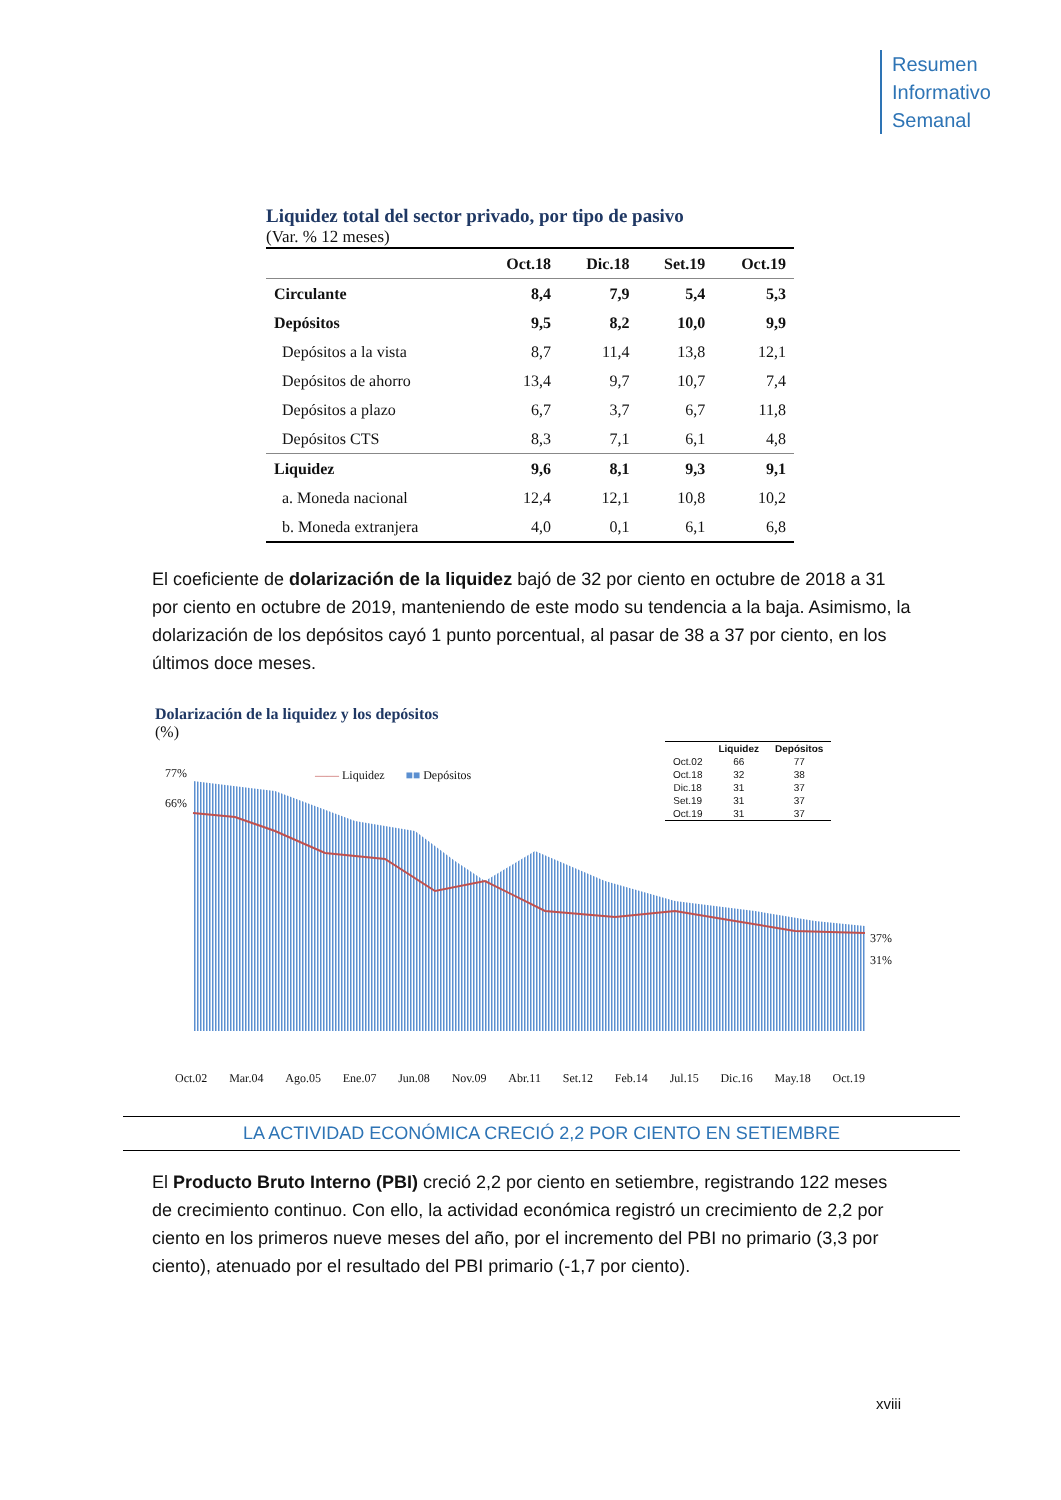Resumen
Informativo
Semanal
Liquidez total del sector privado, por tipo de pasivo
(Var. % 12 meses)
| | Oct.18 | Dic.18 | Set.19 | Oct.19 |
| --- | --- | --- | --- | --- |
| Circulante | 8,4 | 7,9 | 5,4 | 5,3 |
| Depósitos | 9,5 | 8,2 | 10,0 | 9,9 |
| Depósitos a la vista | 8,7 | 11,4 | 13,8 | 12,1 |
| Depósitos de ahorro | 13,4 | 9,7 | 10,7 | 7,4 |
| Depósitos a plazo | 6,7 | 3,7 | 6,7 | 11,8 |
| Depósitos CTS | 8,3 | 7,1 | 6,1 | 4,8 |
| Liquidez | 9,6 | 8,1 | 9,3 | 9,1 |
| a. Moneda nacional | 12,4 | 12,1 | 10,8 | 10,2 |
| b. Moneda extranjera | 4,0 | 0,1 | 6,1 | 6,8 |
El coeficiente de dolarización de la liquidez bajó de 32 por ciento en octubre de 2018 a 31 por ciento en octubre de 2019, manteniendo de este modo su tendencia a la baja. Asimismo, la dolarización de los depósitos cayó 1 punto porcentual, al pasar de 38 a 37 por ciento, en los últimos doce meses.
Dolarización de la liquidez y los depósitos
(%)
77%
66%
37%
31%
—— Liquidez ■■ Depósitos
| | Liquidez | Depósitos |
| --- | --- | --- |
| Oct.02 | 66 | 77 |
| Oct.18 | 32 | 38 |
| Dic.18 | 31 | 37 |
| Set.19 | 31 | 37 |
| Oct.19 | 31 | 37 |
Oct.02 Mar.04 Ago.05 Ene.07 Jun.08 Nov.09 Abr.11 Set.12 Feb.14 Jul.15 Dic.16 May.18 Oct.19
LA ACTIVIDAD ECONÓMICA CRECIÓ 2,2 POR CIENTO EN SETIEMBRE
El Producto Bruto Interno (PBI) creció 2,2 por ciento en setiembre, registrando 122 meses de crecimiento continuo. Con ello, la actividad económica registró un crecimiento de 2,2 por ciento en los primeros nueve meses del año, por el incremento del PBI no primario (3,3 por ciento), atenuado por el resultado del PBI primario (-1,7 por ciento).
xviii